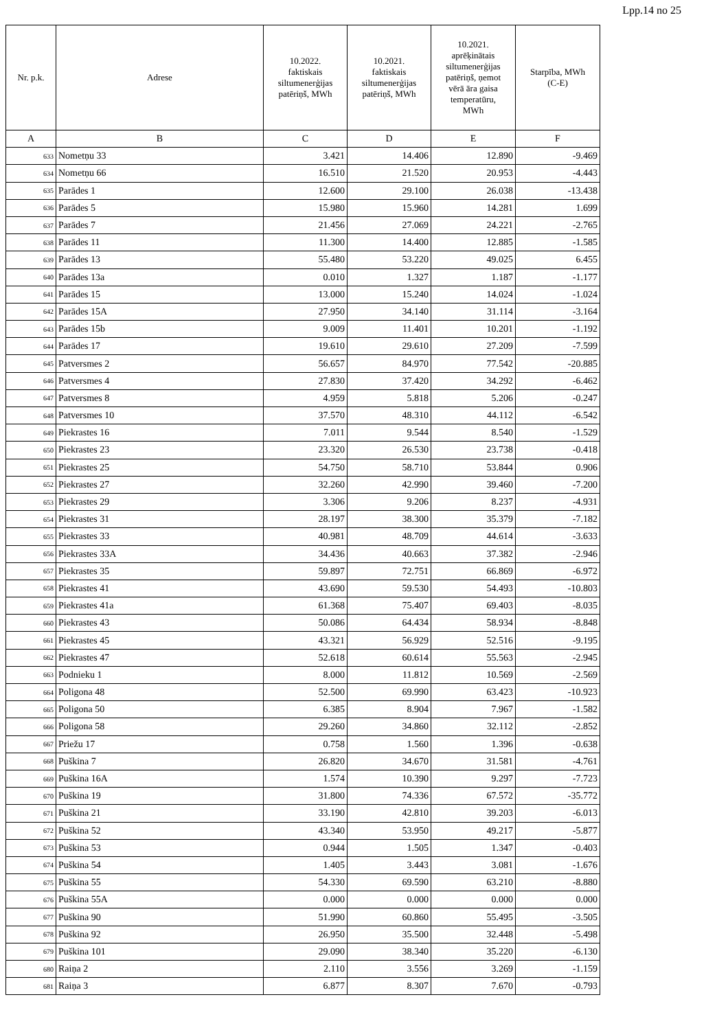Lpp.14 no 25
| Nr. p.k. | Adrese | 10.2022. faktiskais siltumenerģijas patēriņš, MWh | 10.2021. faktiskais siltumenerģijas patēriņš, MWh | 10.2021. aprēķinātais siltumenerģijas patēriņš, ņemot vērā āra gaisa temperatūru, MWh | Starpība, MWh (C-E) |
| --- | --- | --- | --- | --- | --- |
| A | B | C | D | E | F |
| 633 | Nometņu 33 | 3.421 | 14.406 | 12.890 | -9.469 |
| 634 | Nometņu 66 | 16.510 | 21.520 | 20.953 | -4.443 |
| 635 | Parādes 1 | 12.600 | 29.100 | 26.038 | -13.438 |
| 636 | Parādes 5 | 15.980 | 15.960 | 14.281 | 1.699 |
| 637 | Parādes 7 | 21.456 | 27.069 | 24.221 | -2.765 |
| 638 | Parādes 11 | 11.300 | 14.400 | 12.885 | -1.585 |
| 639 | Parādes 13 | 55.480 | 53.220 | 49.025 | 6.455 |
| 640 | Parādes 13a | 0.010 | 1.327 | 1.187 | -1.177 |
| 641 | Parādes 15 | 13.000 | 15.240 | 14.024 | -1.024 |
| 642 | Parādes 15A | 27.950 | 34.140 | 31.114 | -3.164 |
| 643 | Parādes 15b | 9.009 | 11.401 | 10.201 | -1.192 |
| 644 | Parādes 17 | 19.610 | 29.610 | 27.209 | -7.599 |
| 645 | Patversmes 2 | 56.657 | 84.970 | 77.542 | -20.885 |
| 646 | Patversmes 4 | 27.830 | 37.420 | 34.292 | -6.462 |
| 647 | Patversmes 8 | 4.959 | 5.818 | 5.206 | -0.247 |
| 648 | Patversmes 10 | 37.570 | 48.310 | 44.112 | -6.542 |
| 649 | Piekrastes 16 | 7.011 | 9.544 | 8.540 | -1.529 |
| 650 | Piekrastes 23 | 23.320 | 26.530 | 23.738 | -0.418 |
| 651 | Piekrastes 25 | 54.750 | 58.710 | 53.844 | 0.906 |
| 652 | Piekrastes 27 | 32.260 | 42.990 | 39.460 | -7.200 |
| 653 | Piekrastes 29 | 3.306 | 9.206 | 8.237 | -4.931 |
| 654 | Piekrastes 31 | 28.197 | 38.300 | 35.379 | -7.182 |
| 655 | Piekrastes 33 | 40.981 | 48.709 | 44.614 | -3.633 |
| 656 | Piekrastes 33A | 34.436 | 40.663 | 37.382 | -2.946 |
| 657 | Piekrastes 35 | 59.897 | 72.751 | 66.869 | -6.972 |
| 658 | Piekrastes 41 | 43.690 | 59.530 | 54.493 | -10.803 |
| 659 | Piekrastes 41a | 61.368 | 75.407 | 69.403 | -8.035 |
| 660 | Piekrastes 43 | 50.086 | 64.434 | 58.934 | -8.848 |
| 661 | Piekrastes 45 | 43.321 | 56.929 | 52.516 | -9.195 |
| 662 | Piekrastes 47 | 52.618 | 60.614 | 55.563 | -2.945 |
| 663 | Podnieku 1 | 8.000 | 11.812 | 10.569 | -2.569 |
| 664 | Poligona 48 | 52.500 | 69.990 | 63.423 | -10.923 |
| 665 | Poligona 50 | 6.385 | 8.904 | 7.967 | -1.582 |
| 666 | Poligona 58 | 29.260 | 34.860 | 32.112 | -2.852 |
| 667 | Priežu 17 | 0.758 | 1.560 | 1.396 | -0.638 |
| 668 | Puškina 7 | 26.820 | 34.670 | 31.581 | -4.761 |
| 669 | Puškina 16A | 1.574 | 10.390 | 9.297 | -7.723 |
| 670 | Puškina 19 | 31.800 | 74.336 | 67.572 | -35.772 |
| 671 | Puškina 21 | 33.190 | 42.810 | 39.203 | -6.013 |
| 672 | Puškina 52 | 43.340 | 53.950 | 49.217 | -5.877 |
| 673 | Puškina 53 | 0.944 | 1.505 | 1.347 | -0.403 |
| 674 | Puškina 54 | 1.405 | 3.443 | 3.081 | -1.676 |
| 675 | Puškina 55 | 54.330 | 69.590 | 63.210 | -8.880 |
| 676 | Puškina 55A | 0.000 | 0.000 | 0.000 | 0.000 |
| 677 | Puškina 90 | 51.990 | 60.860 | 55.495 | -3.505 |
| 678 | Puškina 92 | 26.950 | 35.500 | 32.448 | -5.498 |
| 679 | Puškina 101 | 29.090 | 38.340 | 35.220 | -6.130 |
| 680 | Raiņa 2 | 2.110 | 3.556 | 3.269 | -1.159 |
| 681 | Raiņa 3 | 6.877 | 8.307 | 7.670 | -0.793 |